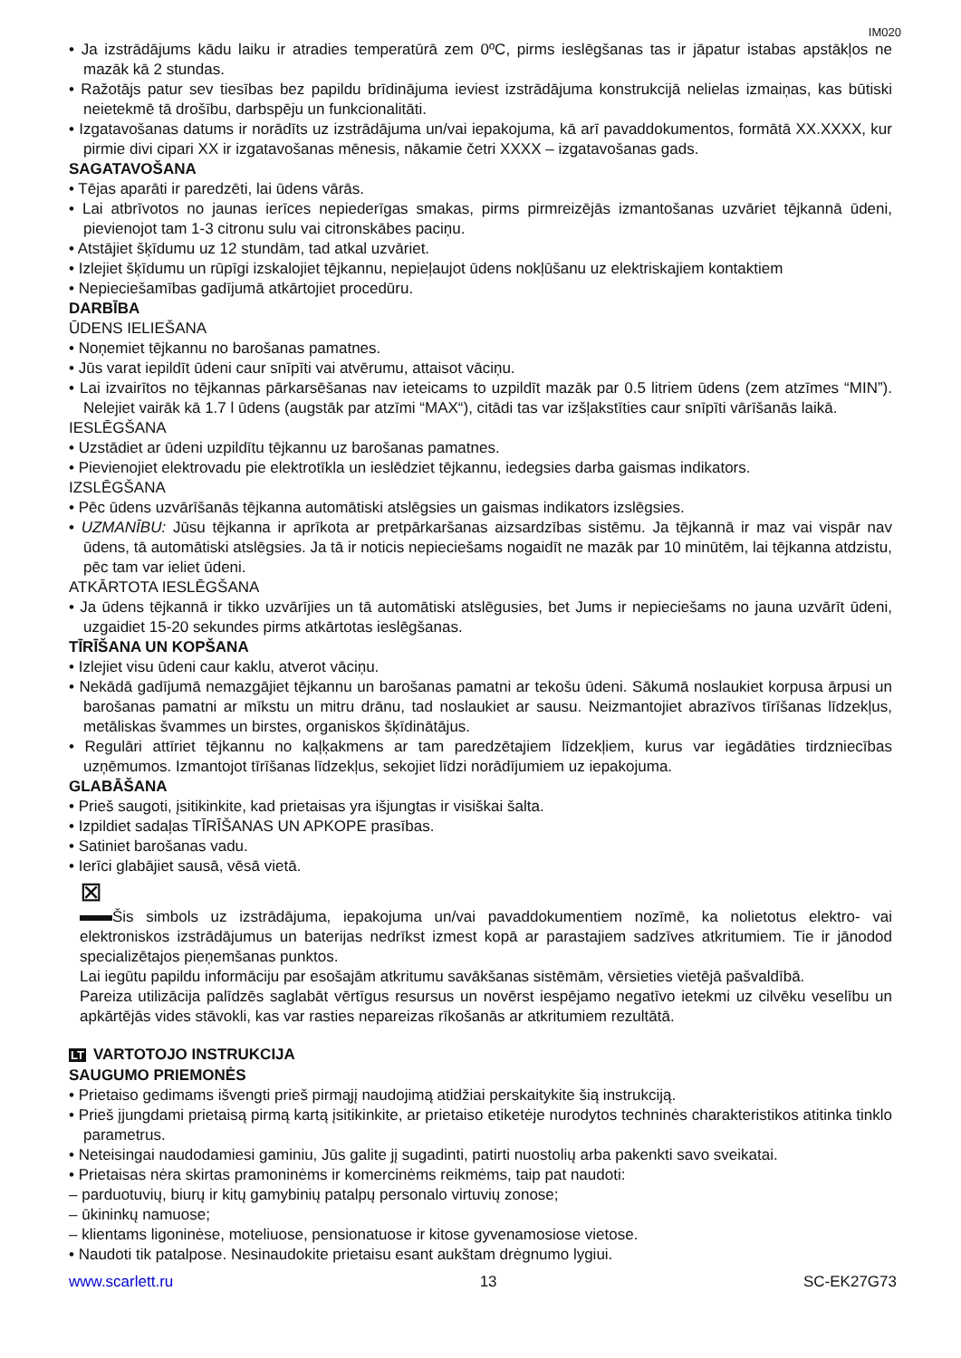IM020
• Ja izstrādājums kādu laiku ir atradies temperatūrā zem 0ºC, pirms ieslēgšanas tas ir jāpatur istabas apstākļos ne mazāk kā 2 stundas.
• Ražotājs patur sev tiesības bez papildu brīdinājuma ieviest izstrādājuma konstrukcijā nelielas izmaiņas, kas būtiski neietekmē tā drošību, darbspēju un funkcionalitāti.
• Izgatavošanas datums ir norādīts uz izstrādājuma un/vai iepakojuma, kā arī pavaddokumentos, formātā XX.XXXX, kur pirmie divi cipari XX ir izgatavošanas mēnesis, nākamie četri XXXX – izgatavošanas gads.
SAGATAVOŠANA
• Tējas aparāti ir paredzēti, lai ūdens vārās.
• Lai atbrīvotos no jaunas ierīces nepiederīgas smakas, pirms pirmreizējās izmantošanas uzvāriet tējkannā ūdeni, pievienojot tam 1-3 citronu sulu vai citronskābes paciņu.
• Atstājiet šķīdumu uz 12 stundām, tad atkal uzvāriet.
• Izlejiet šķīdumu un rūpīgi izskalojiet tējkannu, nepieļaujot ūdens nokļūšanu uz elektriskajiem kontaktiem
• Nepieciešamības gadījumā atkārtojiet procedūru.
DARBĪBA
ŪDENS IELIEŠANA
• Noņemiet tējkannu no barošanas pamatnes.
• Jūs varat iepildīt ūdeni caur snīpīti vai atvērumu, attaisot vāciņu.
• Lai izvairītos no tējkannas pārkarsēšanas nav ieteicams to uzpildīt mazāk par 0.5 litriem ūdens (zem atzīmes “MIN”). Nelejiet vairāk kā 1.7 l ūdens (augstāk par atzīmi “MAX“), citādi tas var izšļakstīties caur snīpīti vārīšanās laikā.
IESLĒGŠANA
• Uzstādiet ar ūdeni uzpildītu tējkannu uz barošanas pamatnes.
• Pievienojiet elektrovadu pie elektrotīkla un ieslēdziet tējkannu, iedegsies darba gaismas indikators.
IZSLĒGŠANA
• Pēc ūdens uzvārīšanās tējkanna automātiski atslēgsies un gaismas indikators izslēgsies.
• UZMANĪBU: Jūsu tējkanna ir aprīkota ar pretpārkaršanas aizsardzības sistēmu. Ja tējkannā ir maz vai vispār nav ūdens, tā automātiski atslēgsies. Ja tā ir noticis nepieciešams nogaidīt ne mazāk par 10 minūtēm, lai tējkanna atdzistu, pēc tam var ieliet ūdeni.
ATKĀRTOTA IESLĒGŠANA
• Ja ūdens tējkannā ir tikko uzvārījies un tā automātiski atslēgusies, bet Jums ir nepieciešams no jauna uzvārīt ūdeni, uzgaidiet 15-20 sekundes pirms atkārtotas ieslēgšanas.
TĪRĪŠANA UN KOPŠANA
• Izlejiet visu ūdeni caur kaklu, atverot vāciņu.
• Nekādā gadījumā nemazgājiet tējkannu un barošanas pamatni ar tekošu ūdeni. Sākumā noslaukiet korpusa ārpusi un barošanas pamatni ar mīkstu un mitru drānu, tad noslaukiet ar sausu. Neizmantojiet abrazīvos tīrīšanas līdzekļus, metāliskas švammes un birstes, organiskos šķīdinātājus.
• Regulāri attīriet tējkannu no kaļķakmens ar tam paredzētajiem līdzekļiem, kurus var iegādāties tirdzniecības uzņēmumos. Izmantojot tīrīšanas līdzekļus, sekojiet līdzi norādījumiem uz iepakojuma.
GLABĀŠANA
• Prieš saugoti, įsitikinkite, kad prietaisas yra išjungtas ir visiškai šalta.
• Izpildiet sadaļas TĪRĪŠANAS UN APKOPE prasības.
• Satiniet barošanas vadu.
• Ierīci glabājiet sausā, vēsā vietā.
⊠
Šis simbols uz izstrādājuma, iepakojuma un/vai pavaddokumentiem nozīmē, ka nolietotus elektro- vai elektroniskos izstrādājumus un baterijas nedrīkst izmest kopā ar parastajiem sadzīves atkritumiem. Tie ir jānodod specializētajos pieņemšanas punktos.
Lai iegūtu papildu informāciju par esošajām atkritumu savākšanas sistēmām, vērsieties vietējā pašvaldībā.
Pareiza utilizācija palīdzēs saglabāt vērtīgus resursus un novērst iespējamo negatīvo ietekmi uz cilvēku veselību un apkārtējās vides stāvokli, kas var rasties nepareizas rīkošanās ar atkritumiem rezultātā.
LT VARTOTOJO INSTRUKCIJA
SAUGUMO PRIEMONĖS
• Prietaiso gedimams išvengti prieš pirmąjį naudojimą atidžiai perskaitykite šią instrukciją.
• Prieš įjungdami prietaisą pirmą kartą įsitikinkite, ar prietaiso etiketėje nurodytos techninės charakteristikos atitinka tinklo parametrus.
• Neteisingai naudodamiesi gaminiu, Jūs galite jį sugadinti, patirti nuostolių arba pakenkti savo sveikatai.
• Prietaisas nėra skirtas pramoninėms ir komercinėms reikmėms, taip pat naudoti:
– parduotuvių, biurų ir kitų gamybinių patalpų personalo virtuvių zonose;
– ūkininkų namuose;
– klientams ligoninėse, moteliuose, pensionatuose ir kitose gyvenamosiose vietose.
• Naudoti tik patalpose. Nesinaudokite prietaisu esant aukštam drėgnumo lygiui.
www.scarlett.ru 13 SC-EK27G73